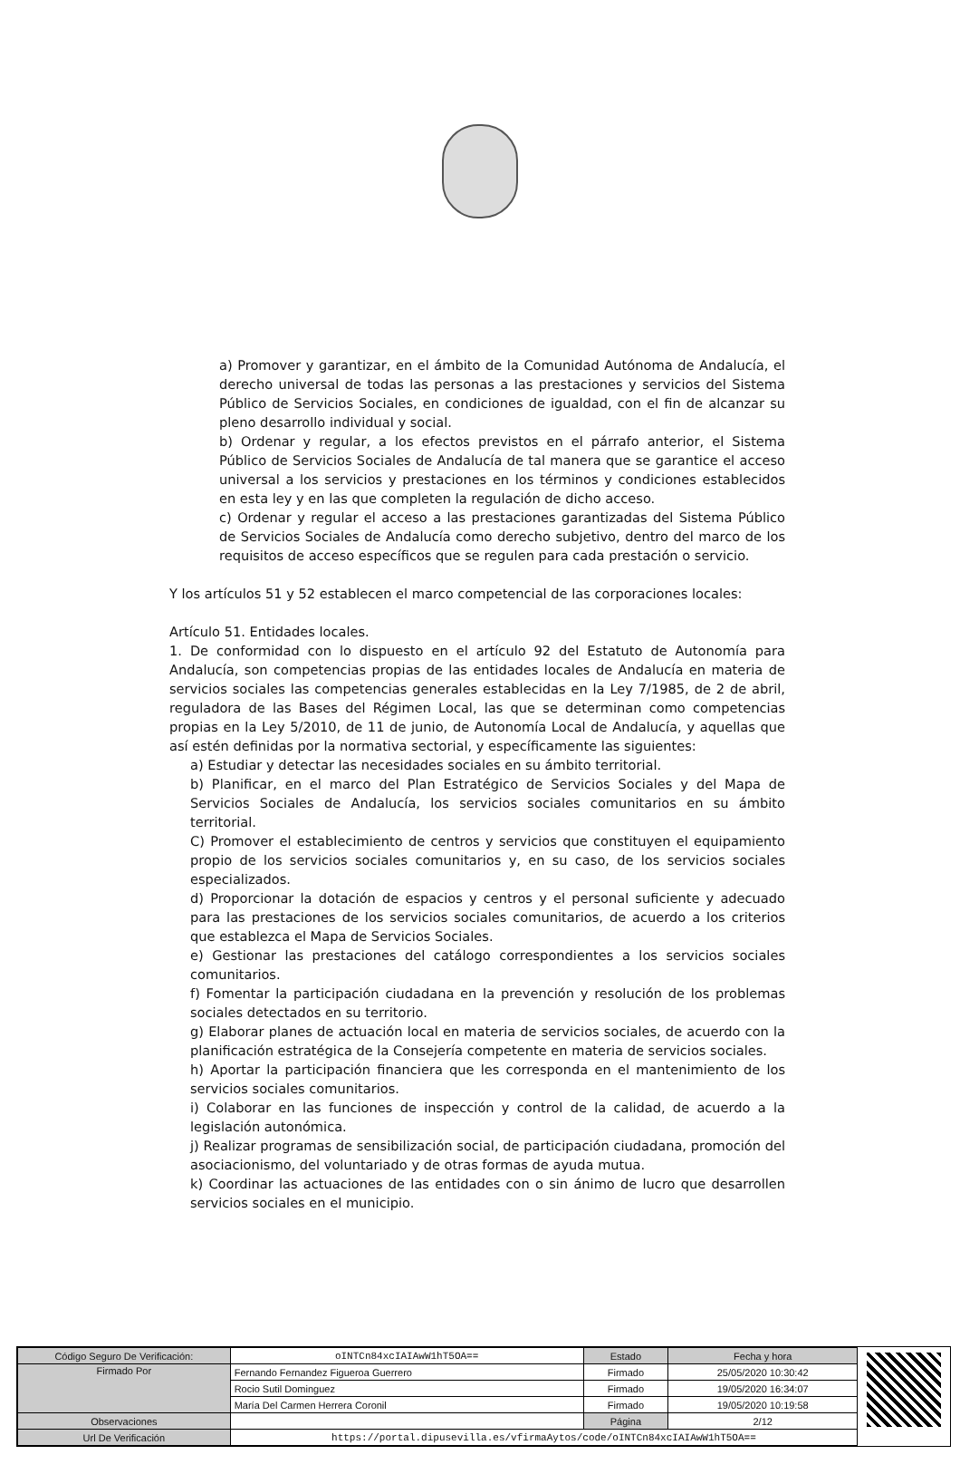a) Promover y garantizar, en el ámbito de la Comunidad Autónoma de Andalucía, el derecho universal de todas las personas a las prestaciones y servicios del Sistema Público de Servicios Sociales, en condiciones de igualdad, con el fin de alcanzar su pleno desarrollo individual y social.
b) Ordenar y regular, a los efectos previstos en el párrafo anterior, el Sistema Público de Servicios Sociales de Andalucía de tal manera que se garantice el acceso universal a los servicios y prestaciones en los términos y condiciones establecidos en esta ley y en las que completen la regulación de dicho acceso.
c) Ordenar y regular el acceso a las prestaciones garantizadas del Sistema Público de Servicios Sociales de Andalucía como derecho subjetivo, dentro del marco de los requisitos de acceso específicos que se regulen para cada prestación o servicio.
Y los artículos 51 y 52 establecen el marco competencial de las corporaciones locales:
Artículo 51. Entidades locales.
1. De conformidad con lo dispuesto en el artículo 92 del Estatuto de Autonomía para Andalucía, son competencias propias de las entidades locales de Andalucía en materia de servicios sociales las competencias generales establecidas en la Ley 7/1985, de 2 de abril, reguladora de las Bases del Régimen Local, las que se determinan como competencias propias en la Ley 5/2010, de 11 de junio, de Autonomía Local de Andalucía, y aquellas que así estén definidas por la normativa sectorial, y específicamente las siguientes:
a) Estudiar y detectar las necesidades sociales en su ámbito territorial.
b) Planificar, en el marco del Plan Estratégico de Servicios Sociales y del Mapa de Servicios Sociales de Andalucía, los servicios sociales comunitarios en su ámbito territorial.
C) Promover el establecimiento de centros y servicios que constituyen el equipamiento propio de los servicios sociales comunitarios y, en su caso, de los servicios sociales especializados.
d) Proporcionar la dotación de espacios y centros y el personal suficiente y adecuado para las prestaciones de los servicios sociales comunitarios, de acuerdo a los criterios que establezca el Mapa de Servicios Sociales.
e) Gestionar las prestaciones del catálogo correspondientes a los servicios sociales comunitarios.
f) Fomentar la participación ciudadana en la prevención y resolución de los problemas sociales detectados en su territorio.
g) Elaborar planes de actuación local en materia de servicios sociales, de acuerdo con la planificación estratégica de la Consejería competente en materia de servicios sociales.
h) Aportar la participación financiera que les corresponda en el mantenimiento de los servicios sociales comunitarios.
i) Colaborar en las funciones de inspección y control de la calidad, de acuerdo a la legislación autonómica.
j) Realizar programas de sensibilización social, de participación ciudadana, promoción del asociacionismo, del voluntariado y de otras formas de ayuda mutua.
k) Coordinar las actuaciones de las entidades con o sin ánimo de lucro que desarrollen servicios sociales en el municipio.
| Código Seguro De Verificación: | oINTCn84xcIAIAwW1hT5OA== | Estado | Fecha y hora |
| Firmado Por | Fernando Fernandez Figueroa Guerrero | Firmado | 25/05/2020 10:30:42 |
| | Rocio Sutil Dominguez | Firmado | 19/05/2020 16:34:07 |
| | María Del Carmen Herrera Coronil | Firmado | 19/05/2020 10:19:58 |
| Observaciones | | Página | 2/12 |
| Url De Verificación | https://portal.dipusevilla.es/vfirmaAytos/code/oINTCn84xcIAIAwW1hT5OA== | | |